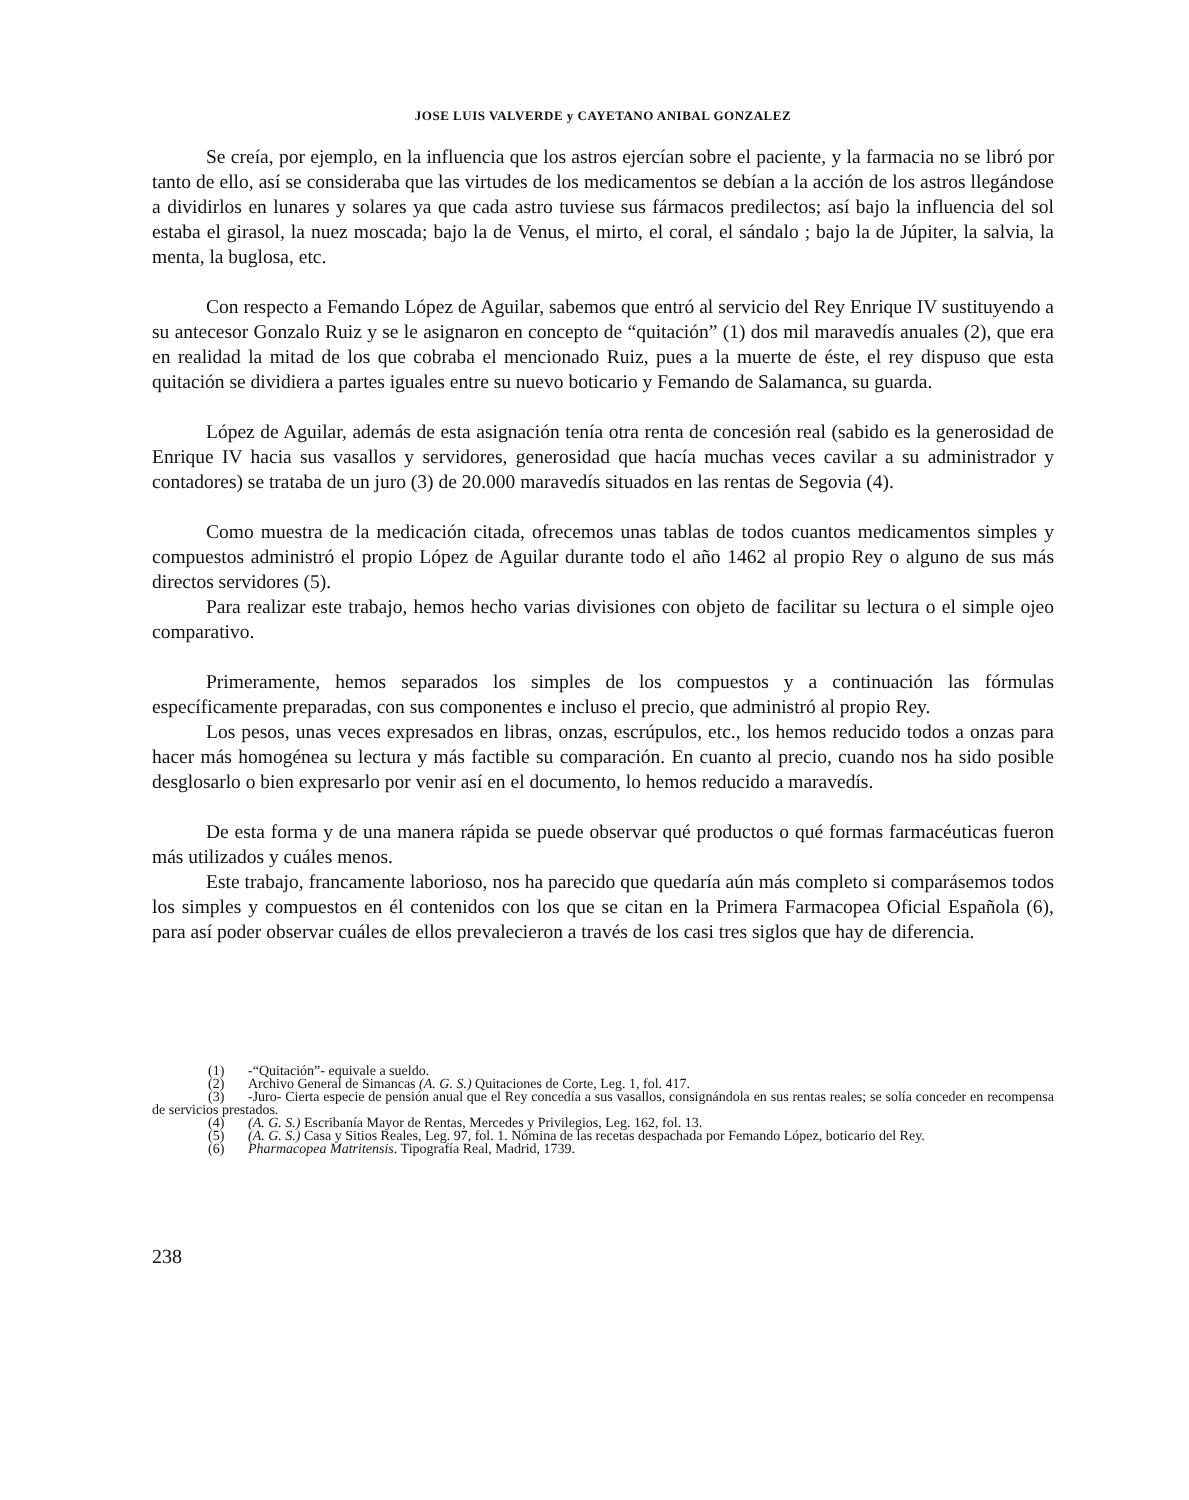JOSE LUIS VALVERDE y CAYETANO ANIBAL GONZALEZ
Se creía, por ejemplo, en la influencia que los astros ejercían sobre el paciente, y la farmacia no se libró por tanto de ello, así se consideraba que las virtudes de los medicamentos se debían a la acción de los astros llegándose a dividirlos en lunares y solares ya que cada astro tuviese sus fármacos predilectos; así bajo la influencia del sol estaba el girasol, la nuez moscada; bajo la de Venus, el mirto, el coral, el sándalo ; bajo la de Júpiter, la salvia, la menta, la buglosa, etc.
Con respecto a Femando López de Aguilar, sabemos que entró al servicio del Rey Enrique IV sustituyendo a su antecesor Gonzalo Ruiz y se le asignaron en concepto de “quitación” (1) dos mil maravedís anuales (2), que era en realidad la mitad de los que cobraba el mencionado Ruiz, pues a la muerte de éste, el rey dispuso que esta quitación se dividiera a partes iguales entre su nuevo boticario y Femando de Salamanca, su guarda.
López de Aguilar, además de esta asignación tenía otra renta de concesión real (sabido es la generosidad de Enrique IV hacia sus vasallos y servidores, generosidad que hacía muchas veces cavilar a su administrador y contadores) se trataba de un juro (3) de 20.000 maravedís situados en las rentas de Segovia (4).
Como muestra de la medicación citada, ofrecemos unas tablas de todos cuantos medicamentos simples y compuestos administró el propio López de Aguilar durante todo el año 1462 al propio Rey o alguno de sus más directos servidores (5).
Para realizar este trabajo, hemos hecho varias divisiones con objeto de facilitar su lectura o el simple ojeo comparativo.
Primeramente, hemos separados los simples de los compuestos y a continuación las fórmulas específicamente preparadas, con sus componentes e incluso el precio, que administró al propio Rey.
Los pesos, unas veces expresados en libras, onzas, escrúpulos, etc., los hemos reducido todos a onzas para hacer más homogénea su lectura y más factible su comparación. En cuanto al precio, cuando nos ha sido posible desglosarlo o bien expresarlo por venir así en el documento, lo hemos reducido a maravedís.
De esta forma y de una manera rápida se puede observar qué productos o qué formas farmacéuticas fueron más utilizados y cuáles menos.
Este trabajo, francamente laborioso, nos ha parecido que quedaría aún más completo si comparásemos todos los simples y compuestos en él contenidos con los que se citan en la Primera Farmacopea Oficial Española (6), para así poder observar cuáles de ellos prevalecieron a través de los casi tres siglos que hay de diferencia.
(1) -“Quitación”- equivale a sueldo.
(2) Archivo General de Simancas (A. G. S.) Quitaciones de Corte, Leg. 1, fol. 417.
(3) -Juro- Cierta especie de pensión anual que el Rey concedía a sus vasallos, consignándola en sus rentas reales; se solía conceder en recompensa de servicios prestados.
(4) (A. G. S.) Escribanía Mayor de Rentas, Mercedes y Privilegios, Leg. 162, fol. 13.
(5) (A. G. S.) Casa y Sitios Reales, Leg. 97, fol. 1. Nómina de las recetas despachada por Femando López, boticario del Rey.
(6) Pharmacopea Matritensis. Tipografía Real, Madrid, 1739.
238